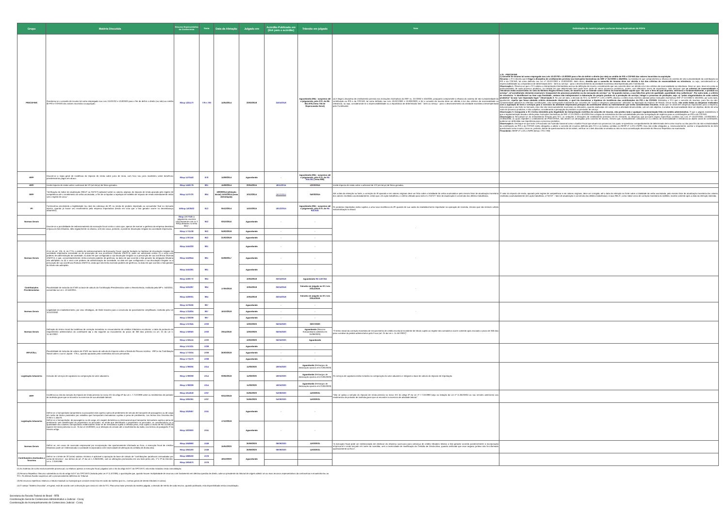| Grupo | Matéria Discutida | Recurso Representativo da Controvérsia | Tema | Data da Afetação | Julgado em | Acórdão Publicado em ( link para o acórdão) | Trânsito em julgado | Tese | Delimitação da matéria julgada conforme Notas Explicativas da PGFN |
| --- | --- | --- | --- | --- | --- | --- | --- | --- | --- |
| PIS/COFINS | Questiona-se o conceito de insumo tal como empregado nas Leis 10.637/02 e 10.833/03 para o fim de definir o direito (ou não) ao crédito de PIS e COFINS dos valores incorridos na aquisição. | REsp 1221170 | 779 e 780 | 14/04/2014 | 22/02/2018 | 24/04/2018 | Aguardando (RE) - suspenso até o julgamento, pelo STF, do RE 841.979 (Tema 756 de Repercussão Geral) | (a) é ilegal a disciplina de creditamento prevista nas Instruções Normativas da SRF ns. 247/2002 e 404/2004, porquanto compromete a eficácia do sistema de não-cumulatividade da contribuição ao PIS e da COFINS, tal como definido nas Leis 10.637/2002 e 10.833/2003; e (b) o conceito de insumo deve ser aferido à luz dos critérios de essencialidade ou relevância, ou seja, considerando-se a imprescindibilidade ou a importância de determinado item - bem ou serviço - para o desenvolvimento da atividade econômica desempenhada pelo Contribuinte. | 1.31 - PIS/COFINS r) conceito de insumo tal como empregado nas Leis 10.637/02 e 10.833/03 para o fim de definir o direito (ou não) ao crédito de PIS e COFINS dos valores incorridos na aquisição. Resumo: o STJ decidiu que é ilegal a disciplina de creditamento prevista nas Instruções Normativas da SRF nº 247/2002 e 404/2004 , na medida em que comprometeria a eficácia do sistema de não-cumulatividade da contribuição ao PIS e da COFINS, tal como definido nas Lei nº 10.637/2002 e 10.833/2003. Além disso, decidiu que o conceito de insumo deve ser aferido à luz dos critérios de essencialidade ou relevância , ou seja, considerando-se a imprescindibilidade ou a importância de determinado item – bem ou serviço – para o desenvolvimento da atividade econômica desempenhada pelo Contribuinte. Observação 1. Observa-se que o STJ adotou a interpretação intermediária acerca da definição de insumo, considerando que seu conceito deve ser aferido à luz dos critérios de essencialidade ou relevância. Deve-se, pois, levar em conta as particularidades de cada processo produtivo, na medida em que determinado bem pode fazer parte de vários processos produtivos, porém, com diferentes níveis de importância. Vale destacar que os critérios de essencialidade e relevância estão esclarecidos no voto da Ministra Regina Helena Costa, de maneira que se entende como critério da essencialidade aquele que “diz com o item do qual dependa, intrínseca e fundamentalmente, o produto ou serviço”, a)“constituindo elemento essencial e inseparável do processo produtivo ou da execução do serviço” ou “b) quando menos, a sua falta lhes prive de qualidade, quantidade e/ou suficiência”. Por outro lado, o critério de relevância “é identificável no item cuja finalidade, embora não indispensável à elaboração do próprio produto ou à prestação do serviço, integre o processo de produção, seja: a) “pelas singularidades de cada cadeia produtiva” b) seja “por imposição legal.” Observação 2. Se, por um lado, a decisão do STJ, no RESP nº 1.221.170/PR, afastou o critério mais restritivo adotado pelas Instruções Normativas SRF nº 247/2002 e 404/2004, por outro lado, igualmente, repeliu que fosse adotado critério demasiado elastecido, o qual iria desnaturar a hipótese de incidência das contribuições do PIS e da COFINS. Entendeu o STJ que o conceito de insumos, para fins da não-cumulatividade aplicável às referidas contribuições, não corresponde exatamente aos conceitos de “custos e despesas operacionais” utilizados na legislação do Imposto de Renda. Desse modo, não serão todas as despesas realizadas com a aquisição de bens e serviços para o exercício da atividade empresarial precípua do contribuinte direta ou indiretamente que serão consideradas insumos. Ainda que se observem despesas importantes para a empresa, inclusive para o seu êxito no mercado, elas não são necessariamente essenciais ou relevantes, quando analisadas em cotejo com a atividade desenvolvida, sob um viés objetivo. A análise da essencialidade deve ser objetiva, dentro de uma visão do processo produtivo, e não subjetiva, considerando a percepção do produtor ou prestador de serviço. Observação 3. Conquanto o STJ tenha entendido pela ilegalidade da interpretação restritiva do conceito de insumo, não proibiu toda e qualquer regulamentação feita em âmbito administrativo. O que o julgado estabeleceu é que a regulamentação levada a efeito pelas Instruções Normativas da SRF nº 247/2002 e 404/2004 fere a lógica da sistemática da não-cumulatividade prevista na legislação de regência para as contribuições ao PIS e da COFINS. Observação 4. Ressalvam-se do entendimento firmado pelo STJ, as vedações e limitações de creditamento previstas em lei. Destarte, as despesas que possuem regras específicas contidas nas Leis nº 10.637/2002, 10.833/2003 e 10.865/2005, as quais impedem o creditamento de PIS/COFINS, não devem ser abrangidas pelo conceito de insumo, mesmo que, eventualmente, utilizando-se os critérios de essencialidade e relevância ao objeto social do contribuinte, pudesse ser defendida sua importância para o processo produtivo. Observação 5. Destaque-se que tanto o Procurador da Fazenda Nacional como o Auditor-Fiscal que atuam nos processos nos quais se questiona o enquadramento de determinado item como insumo ou não para fins da não-cumulatividade da contribuição ao PIS e da COFINS estão obrigados a adotar o conceito de insumos definido pelo STJ e as balizas contidas no RESP nº 1.221.170/PR, mas não estão obrigados a, necessariamente, aceitar o enquadramento do item questionado como insumo. Deve-se, portanto, diante de questionamento de tal ordem, verificar se o item discutido se amolda ou não na nova conceituação decorrente do Recurso Repetitivo ora examinado. Precedente: RESP nº 1.221.170/PR (temas 779 e 780) |
| IRPF | Discute-se a regra geral de incidência do imposto de renda sobre juros de mora, com foco nos juros incidentes sobre benefícios previdenciários pagos em atraso. | REsp 1470443 | 878 | 14/08/2014 | Aguardando | - | Aguardando (RE) - suspenso até o julgamento, pelo STF, do RE 855.091 (Tema 808) | - | |
| IRPF | Incide imposto de renda sobre o adicional de 1/3 (um terço) de férias gozadas. | REsp 1459779 | 881 | 15/08/2014 | 22/04/2015 | 18/11/2015 | 12/02/2016 | Incide imposto de renda sobre o adicional de 1/3 (um terço) de férias gozadas. | |
| IRPF | "Verificação do índice de atualização (SELIC ou FACDT) aplicável sobre os valores originais do imposto de renda apurado pelo regime de competência até o recebimento da verba acumulada, a fim de se liquidar a repetição de indébito de imposto de renda indevidamente retido sob o regime de caixa." | REsp 1470720 | 894 | 18/08/2014 (afetação inicial) 15/10/2014 (nova delimitação) | 10/12/2014 | 18/12/2014 | 04/03/2015 | Até a data da retenção na fonte, a correção do IR apurado e em valores originais deve ser feita sobre a totalidade da verba acumulada e pelo mesmo fator de atualização monetária dos valores recebidos acumuladamente, sendo que, em ação trabalhista, o critério utilizado para tanto é o FACDT- fator de atualização e conversão dos débitos trabalhistas. | O valor do imposto de renda, apurado pelo regime de competência e em valores originais, deve ser corrigido, até a data da retenção na fonte sobre a totalidade da verba acumulada, pelo mesmo fator de atualização monetária dos valores recebidos acumuladamente (em ação trabalhista, o FACDT – fator de atualização e conversão dos débitos trabalhistas). A taxa SELIC, como índice único de correção monetária do indébito, incidirá somente após a data da retenção indevida. |
| IPI | Controvérsia envolvendo a legitimidade (ou não) da cobrança de IPI na venda de produto importado ao consumidor final no mercado interno, quando já houve seu recolhimento pela empresa importadora (tendo em vista que o fato gerador ocorre no desembaraço aduaneiro). | EREsp 1403532 | 912 | 05/12/2014 | 14/10/2015 | 18/12/2015 | Aguardando (RE) - suspenso até o julgamento, pelo STF, do RE 946.648 . | Os produtos importados estão sujeitos a uma nova incidência do IPI quando de sua saída do estabelecimento importador na operação de revenda, mesmo que não tenham sofrido industrialização no Brasil. | |
| Normas Gerais | Discute-se a possibilidade de redirecionamento da execução fiscal contra o sócio que, apesar de exercer a gerência da empresa devedora à época do fato tributário, dela regularmente se afastou, sem dar causa, portanto, à posterior dissolução irregular da sociedade empresária. | REsp 1377019 (o julgamento ocorrerá conjuntamente com os 3 REsp afetados no tema 981)". | 962 | 03/10/2016 | Aguardando | - | - | - | |
| | | REsp 1776138 | 962 | 04/02/2019 | Aguardando | - | - | | |
| | | REsp 1787156 | 962 | 21/02/2019 | Aguardando | - | - | | |
| Normas Gerais | À luz do art. 135, III, do CTN, o pedido de redirecionamento da Execução Fiscal, quando fundado na hipótese de dissolução irregular da sociedade empresária executada ou de presunção de sua ocorrência (Súmula 435/STJ), pode ser autorizado contra: (i) o sócio com poderes de administração da sociedade, na data em que configurada a sua dissolução irregular ou a presunção de sua ocorrência (Súmula 435/STJ), e que, concomitantemente, tenha exercido poderes de gerência, na data em que ocorrido o fato gerador da obrigação tributária não adimplida; ou (ii) o sócio com poderes de administração da sociedade, na data em que configurada a sua dissolução irregular ou a presunção de sua ocorrência (Súmula 435/STJ), ainda que não tenha exercido poderes de gerência, na data em que ocorrido o fato gerador do tributo não adimplido. | REsp 1645333 | 981 | 24/08/2017 | Aguardando | - | - | - | |
| | | REsp 1643944 | 981 | | Aguardando | - | - | | |
| | | REsp 1645281 | 981 | | Aguardando | - | - | | |
| Contribuições Previdenciárias | Possibilidade de inclusão do ICMS na base de cálculo da Contribuição Previdenciária sobre a Receita Bruta, instituída pela MP n. 540/2011, convertida na Lei n. 12.546/2011. | REsp 1638772 | 994 | 17/05/2018 | 10/04/2019 | 26/04/2019 | Aguardando RE 1187264 | - | |
| | | REsp 1624297 | 994 | | 10/04/2019 | 26/04/2019 | Trânsito em julgado no STJ em 20/11/2019. | | |
| | | REsp 1629001 | 994 | | 10/04/2019 | 26/04/2019 | Trânsito em julgado no STJ em 20/11/2019. | | |
| Normas Gerais | Legalidade do estabelecimento, por atos infralegais, de limite máximo para a concessão do parcelamento simplificado, instituído pela Lei 10.522/2002. | REsp 1679536 | 997 | 16/10/2018 | Aguardando | - | - | - | |
| | | REsp 1724834 | 997 | | Aguardando | - | - | | |
| | | REsp 1728239 | 997 | | Aguardando | - | - | | |
| Normas Gerais | Definição do termo inicial da incidência de correção monetária no ressarcimento de créditos tributários escriturais: a data do protocolo do requerimento administrativo do contribuinte ou o dia seguinte ao escoamento do prazo de 360 dias previsto no art. 24 da Lei n. 11.457/2007. | REsp 1767945 | 1003 | 20/11/2018 | 12/02/2020 | 06/05/2020 | 02/07/2020 | "O termo inicial da correção monetária de ressarcimento de crédito escritural excedente de tributo sujeito ao regime não cumulativo ocorre somente após escoado o prazo de 360 dias para a análise do pedido administrativo pelo Fisco (art. 24 da Lei n. 11.457/2007)". | |
| | | REsp 1768060 | 1003 | | 12/02/2020 | 06/05/2020 | Aguardando (Recurso Extraordinário admitido em 04/08/2020) | | |
| | | REsp 1768415 | 1003 | | 12/02/2020 | 06/05/2020 | Aguardando | | |
| IRPJ/CSLL | Possibilidade de inclusão de valores de ICMS nas bases de cálculo do Imposto sobre a Renda de Pessoa Jurídica - IRPJ e da Contribuição Social sobre o Lucro Líquido - CSLL, quando apurados pela sistemática do lucro presumido. | REsp 1767631 | 1008 | 26/03/2019 | Aguardando | - | - | | |
| | | REsp 1772634 | 1008 | | Aguardando | - | - | | |
| | | REsp 1772470 | 1008 | | Aguardando | - | - | | |
| Legislação Aduaneira | Inclusão de serviços de capatazia na composição do valor aduaneiro. | REsp 1799306 | 1014 | 03/06/2019 | 11/03/2020 | 19/05/2020 | Aguardando (Embargos de declaração opostos em 21/05/2020) | Os serviços de capatazia estão incluídos na composição do valor aduaneiro e integram a base de cálculo do imposto de importação. | |
| | | REsp 1799308 | 1014 | | 11/03/2020 | 19/05/2020 | Aguardando (Embargos de declaração opostos em 21/05/2020) | | |
| | | REsp 1799309 | 1014 | | 11/03/2020 | 19/05/2020 | Aguardando (Embargos de declaração opostos em 21/05/2020) | | |
| IRPF | Incidência ou não da isenção do imposto de renda prevista no inciso XIV do artigo 6º da Lei n. 7.713/1998 sobre os rendimentos de portador de moléstia grave que se encontra no exercício de sua atividade laboral. | REsp 1814919 | 1037 | 03/12/2019 | 24/06/2020 | 04/08/2020 | 11/02/2021 | "Não se aplica a isenção do imposto de renda prevista no inciso XIV do artigo 6º da Lei nº 7.713/1988 (seja na redação da Lei nº 11.052/2004 ou nas versões anteriores) aos rendimentos de portador de moléstia grave que se encontre no exercício de atividade laboral." | |
| | | REsp 1836091 | 1037 | | 24/06/2020 | 04/08/2020 | 11/02/2021 | | |
| Legislação Aduaneira | Definir se o transportador (proprietário ou possuidor) está sujeito à pena de perdimento de veículo de transporte de passageiros ou de carga em razão de ilícitos praticados por cidadãos que transportam mercadorias sujeitas à pena de perdimento, nos termos dos Decretos-leis 37/66 e 1.455/76. Definir se o transportador, de passageiros ou de carga, em viagem doméstica ou internacional que transportar mercadoria sujeita a pena de perdimento sem identificação do proprietário ou possuidor; ou ainda que identificado o proprietário ou possuidor, as características ou a quantidade dos volumes transportados evidenciarem tratar-se de mercadoria sujeita à referida pena, está sujeito à multa de R$ 15.000,00 (quinze mil reais) prevista no art. 75 da Lei 10.833/03, ou à retenção do veículo até o recolhimento da multa, nos termos do parágrafo 1º do mesmo artigo. | REsp 1818587 | 1041 | 17/12/2019 | Aguardando | - | - | | |
| | | REsp 1823800 | 1041 | | Aguardando | - | - | | |
| Normas Gerais | Definir se, em casos de sucessão empresarial por incorporação não oportunamente informada ao fisco, a execução fiscal de créditos tributários pode ser redirecionada à sociedade incorporadora sem necessidade de alteração da certidão de dívida ativa. | REsp 1848993 | 1049 | 15/04/2020 | 26/08/2020 | 09/09/2020 | 11/02/2021 | "A execução fiscal pode ser redirecionada em desfavor da empresa sucessora para cobrança de crédito tributário relativo a fato gerador ocorrido posteriormente à incorporação empresarial e ainda lançado em nome da sucedida, sem a necessidade de modificação da Certidão de Dívida Ativa, quando verificado que esse negócio jurídico não foi informado oportunamente ao fisco". | |
| | | REsp 1856403 | 1049 | | 26/08/2020 | 09/09/2020 | 11/02/2021 | | |
| Contribuições destinadas a Terceiros | Definir se o limite de 20 (vinte) salários mínimos é aplicável à apuração da base de cálculo de "contribuições parafiscais arrecadadas por conta de terceiros", nos termos do art. 4º da Lei n. 6.950/1981, com as alterações promovidas em seu texto pelos arts. 1º e 3º do Decreto-Lei n. 2.318/1986. | REsp 1898532 | 1079 | 18/12/2020 | Aguardando | | | | |
| | | REsp 1905870 | 1079 | | | | | | |
(1) As matérias de cunho exclusivamente processual, ou relativas apenas à execução fiscal, julgadas sob o rito do artigo 543-C do CPC/1973, não estão incluídas nesta consolidação.
(2) Recurso Repetitivo: Recurso submetido ao rito do artigo 543-C do CPC/1973 (incluído pela Lei nº 11.672/08), o qual dispõe que, quando houver multiplicidade de recursos com fundamento em idêntica questão de direito, cabe ao presidente do tribunal de origem admitir um ou mais recursos representativos da controvérsia e encaminhá-los ao STJ. Os demais ficarão suspensos até o pronunciamento definitivo do Tribunal.
(3) Há recursos repetitivos relativos a tributo estadual ou municipal que constam nesta lista em razão da matéria (por ex., normas gerais de direito tributário e outras).
(4) O campo "Matéria Discutida", em geral, está de acordo com a descrição que consta no site do STJ. Para uma maior precisão da matéria julgada, a decisão de mérito de cada recurso, quando publicada, está disponibilizada nesta consolidação.
Secretaria da Receita Federal do Brasil - RFB
Coordenação-Geral de Contencioso Administrativo e Judicial - Cocaj
Coordenação de Acompanhamento do Contencioso Judicial - Cconj